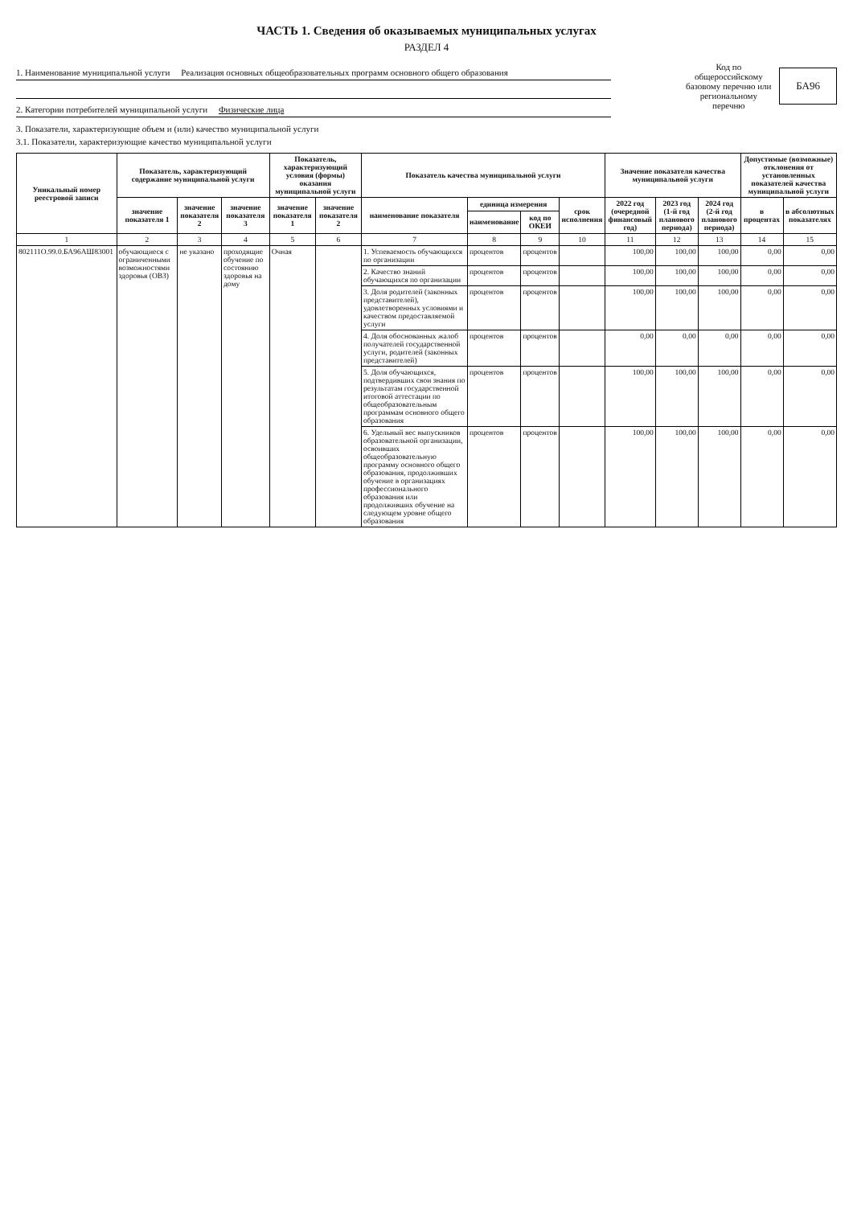ЧАСТЬ 1. Сведения об оказываемых муниципальных услугах
РАЗДЕЛ 4
1. Наименование муниципальной услуги Реализация основных общеобразовательных программ основного общего образования
2. Категории потребителей муниципальной услуги Физические лица
Код по общероссийскому базовому перечню или региональному перечню
БА96
3. Показатели, характеризующие объем и (или) качество муниципальной услуги
3.1. Показатели, характеризующие качество муниципальной услуги
| Уникальный номер реестровой записи | Показатель, характеризующий содержание муниципальной услуги | | | Показатель, характеризующий условия (формы) оказания муниципальной услуги | | Показатель качества муниципальной услуги | | | | Значение показателя качества муниципальной услуги | | | Допустимые (возможные) отклонения от установленных показателей качества муниципальной услуги | |
| --- | --- | --- | --- | --- | --- | --- | --- | --- | --- | --- | --- | --- | --- | --- |
| | значение показателя 1 | значение показателя 2 | значение показателя 3 | значение показателя 1 | значение показателя 2 | наименование показателя | единица измерения | | срок исполнения | 2022 год (очередной финансовый год) | 2023 год (1-й год планового периода) | 2024 год (2-й год планового периода) | в процентах | в абсолютных показателях |
| | | | | | | | наименование | код по ОКЕИ | | | | | | |
| 1 | 2 | 3 | 4 | 5 | 6 | 7 | 8 | 9 | 10 | 11 | 12 | 13 | 14 | 15 |
| 802111О.99.0.БА96АШ83001 | обучающиеся с ограниченными возможностями здоровья (ОВЗ) | не указано | проходящие обучение по состоянию здоровья на дому | Очная | | 1. Успеваемость обучающихся по организации | процентов | процентов | | 100,00 | 100,00 | 100,00 | 0,00 | 0,00 |
| | | | | | | 2. Качество знаний обучающихся по организации | процентов | процентов | | 100,00 | 100,00 | 100,00 | 0,00 | 0,00 |
| | | | | | | 3. Доля родителей (законных представителей), удовлетворенных условиями и качеством предоставляемой услуги | процентов | процентов | | 100,00 | 100,00 | 100,00 | 0,00 | 0,00 |
| | | | | | | 4. Доля обоснованных жалоб получателей государственной услуги, родителей (законных представителей) | процентов | процентов | | 0,00 | 0,00 | 0,00 | 0,00 | 0,00 |
| | | | | | | 5. Доля обучающихся, подтвердивших свои знания по результатам государственной итоговой аттестации по общеобразовательным программам основного общего образования | процентов | процентов | | 100,00 | 100,00 | 100,00 | 0,00 | 0,00 |
| | | | | | | 6. Удельный вес выпускников образовательной организации, освоивших общеобразовательную программу основного общего образования, продолживших обучение в организациях профессионального образования или продолживших обучение на следующем уровне общего образования | процентов | процентов | | 100,00 | 100,00 | 100,00 | 0,00 | 0,00 |